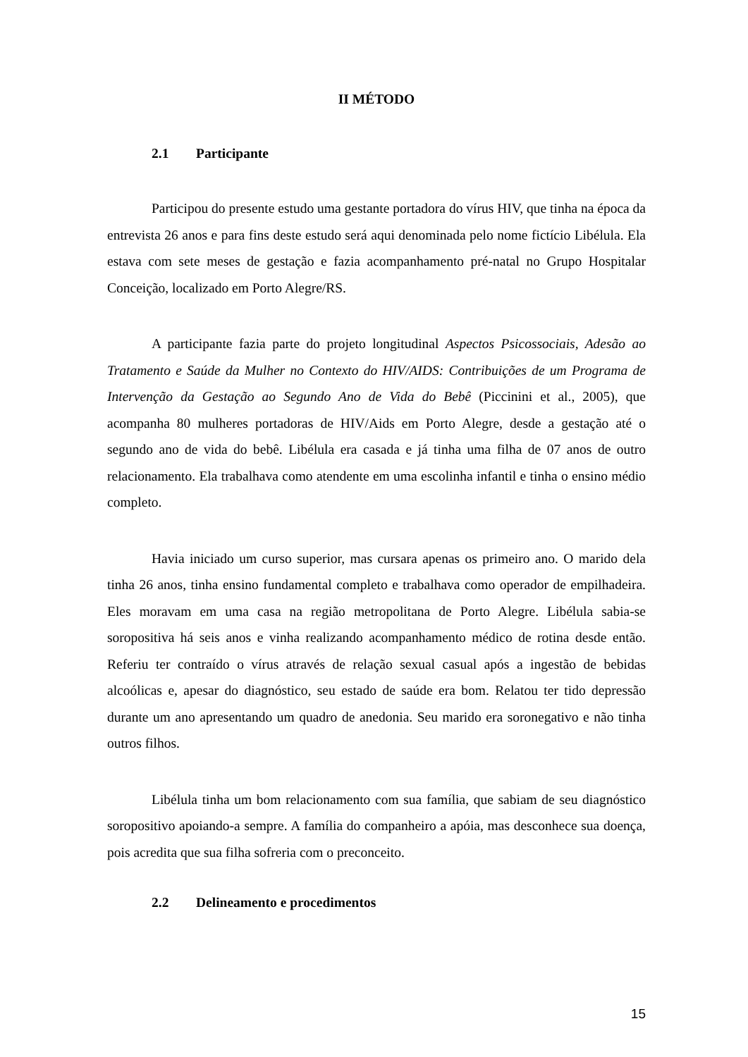II MÉTODO
2.1 Participante
Participou do presente estudo uma gestante portadora do vírus HIV, que tinha na época da entrevista 26 anos e para fins deste estudo será aqui denominada pelo nome fictício Libélula. Ela estava com sete meses de gestação e fazia acompanhamento pré-natal no Grupo Hospitalar Conceição, localizado em Porto Alegre/RS.
A participante fazia parte do projeto longitudinal Aspectos Psicossociais, Adesão ao Tratamento e Saúde da Mulher no Contexto do HIV/AIDS: Contribuições de um Programa de Intervenção da Gestação ao Segundo Ano de Vida do Bebê (Piccinini et al., 2005), que acompanha 80 mulheres portadoras de HIV/Aids em Porto Alegre, desde a gestação até o segundo ano de vida do bebê. Libélula era casada e já tinha uma filha de 07 anos de outro relacionamento. Ela trabalhava como atendente em uma escolinha infantil e tinha o ensino médio completo.
Havia iniciado um curso superior, mas cursara apenas os primeiro ano. O marido dela tinha 26 anos, tinha ensino fundamental completo e trabalhava como operador de empilhadeira. Eles moravam em uma casa na região metropolitana de Porto Alegre. Libélula sabia-se soropositiva há seis anos e vinha realizando acompanhamento médico de rotina desde então. Referiu ter contraído o vírus através de relação sexual casual após a ingestão de bebidas alcoólicas e, apesar do diagnóstico, seu estado de saúde era bom. Relatou ter tido depressão durante um ano apresentando um quadro de anedonia. Seu marido era soronegativo e não tinha outros filhos.
Libélula tinha um bom relacionamento com sua família, que sabiam de seu diagnóstico soropositivo apoiando-a sempre. A família do companheiro a apóia, mas desconhece sua doença, pois acredita que sua filha sofreria com o preconceito.
2.2 Delineamento e procedimentos
15